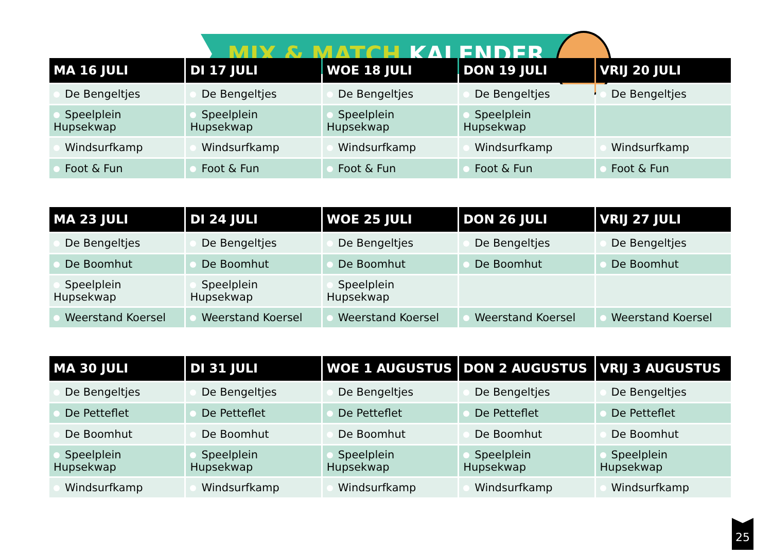MIX & MATCH KALENDER
| MA 16 JULI | DI 17 JULI | WOE 18 JULI | DON 19 JULI | VRIJ 20 JULI |
| --- | --- | --- | --- | --- |
| De Bengeltjes | De Bengeltjes | De Bengeltjes | De Bengeltjes | De Bengeltjes |
| Speelplein Hupsekwap | Speelplein Hupsekwap | Speelplein Hupsekwap | Speelplein Hupsekwap | |
| Windsurfkamp | Windsurfkamp | Windsurfkamp | Windsurfkamp | Windsurfkamp |
| Foot & Fun | Foot & Fun | Foot & Fun | Foot & Fun | Foot & Fun |
| MA 23 JULI | DI 24 JULI | WOE 25 JULI | DON 26 JULI | VRIJ 27 JULI |
| --- | --- | --- | --- | --- |
| De Bengeltjes | De Bengeltjes | De Bengeltjes | De Bengeltjes | De Bengeltjes |
| De Boomhut | De Boomhut | De Boomhut | De Boomhut | De Boomhut |
| Speelplein Hupsekwap | Speelplein Hupsekwap | Speelplein Hupsekwap | | |
| Weerstand Koersel | Weerstand Koersel | Weerstand Koersel | Weerstand Koersel | Weerstand Koersel |
| MA 30 JULI | DI 31 JULI | WOE 1 AUGUSTUS | DON 2 AUGUSTUS | VRIJ 3 AUGUSTUS |
| --- | --- | --- | --- | --- |
| De Bengeltjes | De Bengeltjes | De Bengeltjes | De Bengeltjes | De Bengeltjes |
| De Petteflet | De Petteflet | De Petteflet | De Petteflet | De Petteflet |
| De Boomhut | De Boomhut | De Boomhut | De Boomhut | De Boomhut |
| Speelplein Hupsekwap | Speelplein Hupsekwap | Speelplein Hupsekwap | Speelplein Hupsekwap | Speelplein Hupsekwap |
| Windsurfkamp | Windsurfkamp | Windsurfkamp | Windsurfkamp | Windsurfkamp |
25